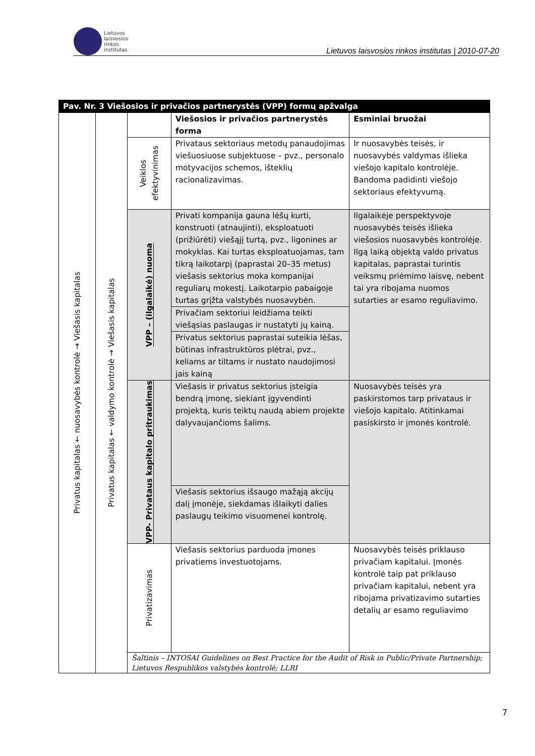Lietuvos
laisvosios
rinkos
institutas
Lietuvos laisvosios rinkos institutas | 2010-07-20
| Pav. Nr. 3 Viešosios ir privačios partnerystės (VPP) formų apžvalga | | | | |
| --- | --- | --- | --- | --- |
| Privatus kapitalas ← nuosavybės kontrolė → Viešasis kapitalas | Privatus kapitalas ← valdymo kontrolė → Viešasis kapitalas | | Viešosios ir privačios partnerystės forma | Esminiai bruožai |
| | | Veiklos efektyvinimas | Privataus sektoriaus metodų panaudojimas viešuosiuose subjektuose – pvz., personalo motyvacijos schemos, išteklių racionalizavimas. | Ir nuosavybės teisės, ir nuosavybės valdymas išlieka viešojo kapitalo kontrolėje. Bandoma padidinti viešojo sektoriaus efektyvumą. |
| | | VPP – (ilgalaikė) nuoma | Privati kompanija gauna lėšų kurti, konstruoti (atnaujinti), eksploatuoti (prižiūrėti) viešąjį turtą, pvz., ligonines ar mokyklas. Kai turtas eksploatuojamas, tam tikrą laikotarpį (paprastai 20–35 metus) viešasis sektorius moka kompanijai reguliarų mokestį. Laikotarpio pabaigoje turtas grįžta valstybės nuosavybėn. | Ilgalaikėje perspektyvoje nuosavybės teisės išlieka viešosios nuosavybės kontrolėje. Ilgą laiką objektą valdo privatus kapitalas, paprastai turintis veiksmų priėmimo laisvę, nebent tai yra ribojama nuomos sutarties ar esamo reguliavimo. |
| | | | Privačiam sektoriui leidžiama teikti viešąsias paslaugas ir nustatyti jų kainą. | |
| | | | Privatus sektorius paprastai suteikia lėšas, būtinas infrastruktūros plėtrai, pvz., keliams ar tiltams ir nustato naudojimosi jais kainą | |
| | | VPP- Privataus kapitalo pritraukimas | Viešasis ir privatus sektorius įsteigia bendrą įmonę, siekiant įgyvendinti projektą, kuris teiktų naudą abiem projekte dalyvaujančioms šalims. | Nuosavybės teisės yra paskirstomos tarp privataus ir viešojo kapitalo. Atitinkamai pasiskirsto ir įmonės kontrolė. |
| | | | Viešasis sektorius išsaugo mažąją akcijų dalį įmonėje, siekdamas išlaikyti dalies paslaugų teikimo visuomenei kontrolę. | |
| | | Privatizavimas | Viešasis sektorius parduoda įmones privatiems investuotojams. | Nuosavybės teisės priklauso privačiam kapitalui. Įmonės kontrolė taip pat priklauso privačiam kapitalui, nebent yra ribojama privatizavimo sutarties detalių ar esamo reguliavimo |
| | | Šaltinis – INTOSAI Guidelines on Best Practice for the Audit of Risk in Public/Private Partnership; Lietuvos Respublikos valstybės kontrolė; LLRI | | |
7